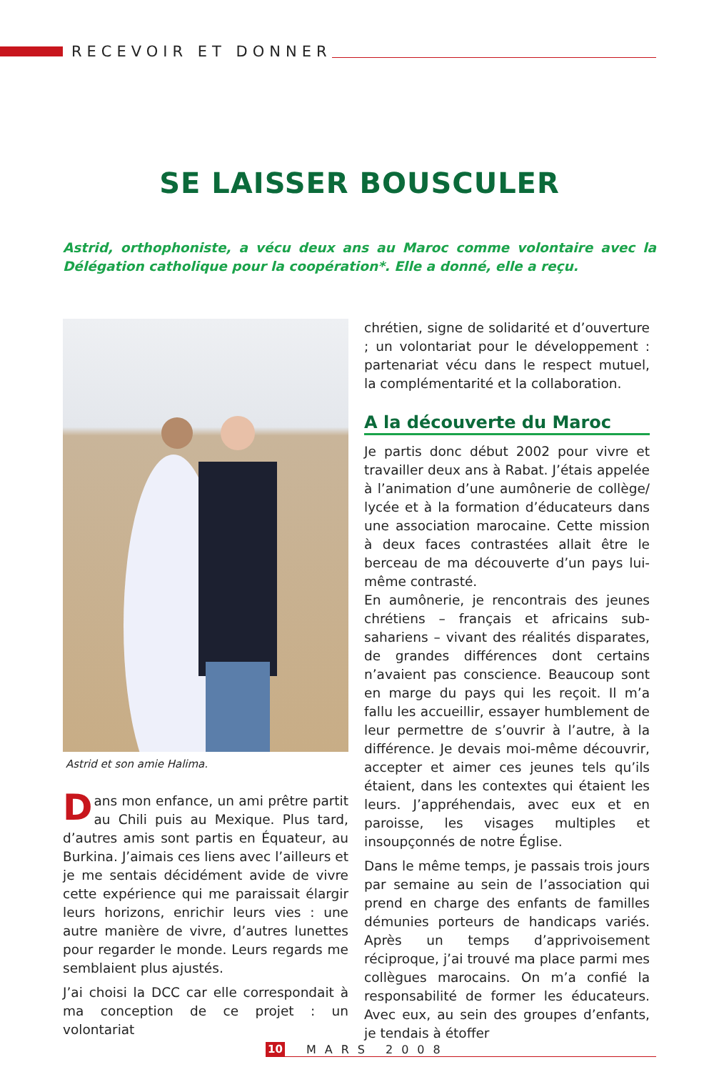RECEVOIR ET DONNER
SE LAISSER BOUSCULER
Astrid, orthophoniste, a vécu deux ans au Maroc comme volontaire avec la Délégation catholique pour la coopération*. Elle a donné, elle a reçu.
Astrid et son amie Halima.
Dans mon enfance, un ami prêtre partit au Chili puis au Mexique. Plus tard, d’autres amis sont partis en Équateur, au Burkina. J’aimais ces liens avec l’ailleurs et je me sentais décidément avide de vivre cette expérience qui me paraissait élargir leurs horizons, enrichir leurs vies : une autre manière de vivre, d’autres lunettes pour regarder le monde. Leurs regards me semblaient plus ajustés.
J’ai choisi la DCC car elle correspondait à ma conception de ce projet : un volontariat
chrétien, signe de solidarité et d’ouverture ; un volontariat pour le développement : partenariat vécu dans le respect mutuel, la complémentarité et la collaboration.
A la découverte du Maroc
Je partis donc début 2002 pour vivre et travailler deux ans à Rabat. J’étais appelée à l’animation d’une aumônerie de collège/ lycée et à la formation d’éducateurs dans une association marocaine. Cette mission à deux faces contrastées allait être le berceau de ma découverte d’un pays lui-même contrasté.
En aumônerie, je rencontrais des jeunes chrétiens – français et africains sub-sahariens – vivant des réalités disparates, de grandes différences dont certains n’avaient pas conscience. Beaucoup sont en marge du pays qui les reçoit. Il m’a fallu les accueillir, essayer humblement de leur permettre de s’ouvrir à l’autre, à la différence. Je devais moi-même découvrir, accepter et aimer ces jeunes tels qu’ils étaient, dans les contextes qui étaient les leurs. J’appréhendais, avec eux et en paroisse, les visages multiples et insoupçonnés de notre Église.
Dans le même temps, je passais trois jours par semaine au sein de l’association qui prend en charge des enfants de familles démunies porteurs de handicaps variés. Après un temps d’apprivoisement réciproque, j’ai trouvé ma place parmi mes collègues marocains. On m’a confié la responsabilité de former les éducateurs. Avec eux, au sein des groupes d’enfants, je tendais à étoffer
10 MARS 2008